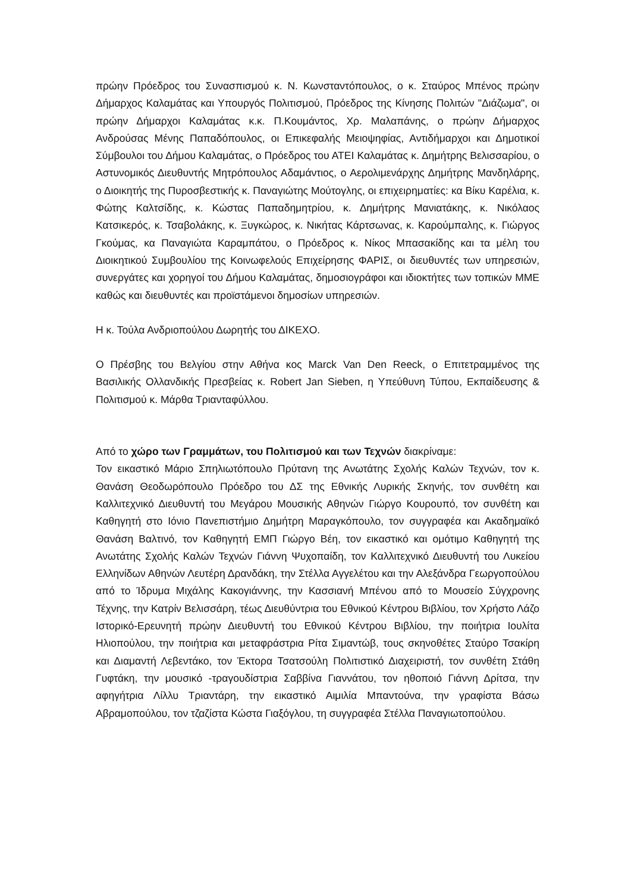πρώην Πρόεδρος του Συνασπισμού κ. Ν. Κωνσταντόπουλος, ο κ. Σταύρος Μπένος πρώην Δήμαρχος Καλαμάτας και Υπουργός Πολιτισμού, Πρόεδρος της Κίνησης Πολιτών "Διάζωμα", οι πρώην Δήμαρχοι Καλαμάτας κ.κ. Π.Κουμάντος, Χρ. Μαλαπάνης, ο πρώην Δήμαρχος Ανδρούσας Μένης Παπαδόπουλος, οι Επικεφαλής Μειοψηφίας, Αντιδήμαρχοι και Δημοτικοί Σύμβουλοι του Δήμου Καλαμάτας, ο Πρόεδρος του ΑΤΕΙ Καλαμάτας κ. Δημήτρης Βελισσαρίου, ο Αστυνομικός Διευθυντής Μητρόπουλος Αδαμάντιος, ο Αερολιμενάρχης Δημήτρης Μανδηλάρης, ο Διοικητής της Πυροσβεστικής κ. Παναγιώτης Μούτογλης, οι επιχειρηματίες: κα Βίκυ Καρέλια, κ. Φώτης Καλτσίδης, κ. Κώστας Παπαδημητρίου, κ. Δημήτρης Μανιατάκης, κ. Νικόλαος Κατσικερός, κ. Τσαβολάκης, κ. Ξυγκώρος, κ. Νικήτας Κάρτσωνας, κ. Καρούμπαλης, κ. Γιώργος Γκούμας, κα Παναγιώτα Καραμπάτου, ο Πρόεδρος κ. Νίκος Μπασακίδης και τα μέλη του Διοικητικού Συμβουλίου της Κοινωφελούς Επιχείρησης ΦΑΡΙΣ, οι διευθυντές των υπηρεσιών, συνεργάτες και χορηγοί του Δήμου Καλαμάτας, δημοσιογράφοι και ιδιοκτήτες των τοπικών ΜΜΕ καθώς και διευθυντές και προϊστάμενοι δημοσίων υπηρεσιών.
Η κ. Τούλα Ανδριοπούλου Δωρητής του ΔΙΚΕΧΟ.
Ο Πρέσβης του Βελγίου στην Αθήνα κος Marck Van Den Reeck, ο Επιτετραμμένος της Βασιλικής Ολλανδικής Πρεσβείας κ. Robert Jan Sieben, η Υπεύθυνη Τύπου, Εκπαίδευσης & Πολιτισμού κ. Μάρθα Τριανταφύλλου.
Από το χώρο των Γραμμάτων, του Πολιτισμού και των Τεχνών διακρίναμε:
Τον εικαστικό Μάριο Σπηλιωτόπουλο Πρύτανη της Ανωτάτης Σχολής Καλών Τεχνών, τον κ. Θανάση Θεοδωρόπουλο Πρόεδρο του ΔΣ της Εθνικής Λυρικής Σκηνής, τον συνθέτη και Καλλιτεχνικό Διευθυντή του Μεγάρου Μουσικής Αθηνών Γιώργο Κουρουπό, τον συνθέτη και Καθηγητή στο Ιόνιο Πανεπιστήμιο Δημήτρη Μαραγκόπουλο, τον συγγραφέα και Ακαδημαϊκό Θανάση Βαλτινό, τον Καθηγητή ΕΜΠ Γιώργο Βέη, τον εικαστικό και ομότιμο Καθηγητή της Ανωτάτης Σχολής Καλών Τεχνών Γιάννη Ψυχοπαίδη, τον Καλλιτεχνικό Διευθυντή του Λυκείου Ελληνίδων Αθηνών Λευτέρη Δρανδάκη, την Στέλλα Αγγελέτου και την Αλεξάνδρα Γεωργοπούλου από το Ίδρυμα Μιχάλης Κακογιάννης, την Κασσιανή Μπένου από το Μουσείο Σύγχρονης Τέχνης, την Κατρίν Βελισσάρη, τέως Διευθύντρια του Εθνικού Κέντρου Βιβλίου, τον Χρήστο Λάζο Ιστορικό-Ερευνητή πρώην Διευθυντή του Εθνικού Κέντρου Βιβλίου, την ποιήτρια Ιουλίτα Ηλιοπούλου, την ποιήτρια και μεταφράστρια Ρίτα Σιμαντώβ, τους σκηνοθέτες Σταύρο Τσακίρη και Διαμαντή Λεβεντάκο, τον Έκτορα Τσατσούλη Πολιτιστικό Διαχειριστή, τον συνθέτη Στάθη Γυφτάκη, την μουσικό -τραγουδίστρια Σαββίνα Γιαννάτου, τον ηθοποιό Γιάννη Δρίτσα, την αφηγήτρια Λίλλυ Τριαντάρη, την εικαστικό Αιμιλία Μπαντούνα, την γραφίστα Βάσω Αβραμοπούλου, τον τζαζίστα Κώστα Γιαξόγλου, τη συγγραφέα Στέλλα Παναγιωτοπούλου.